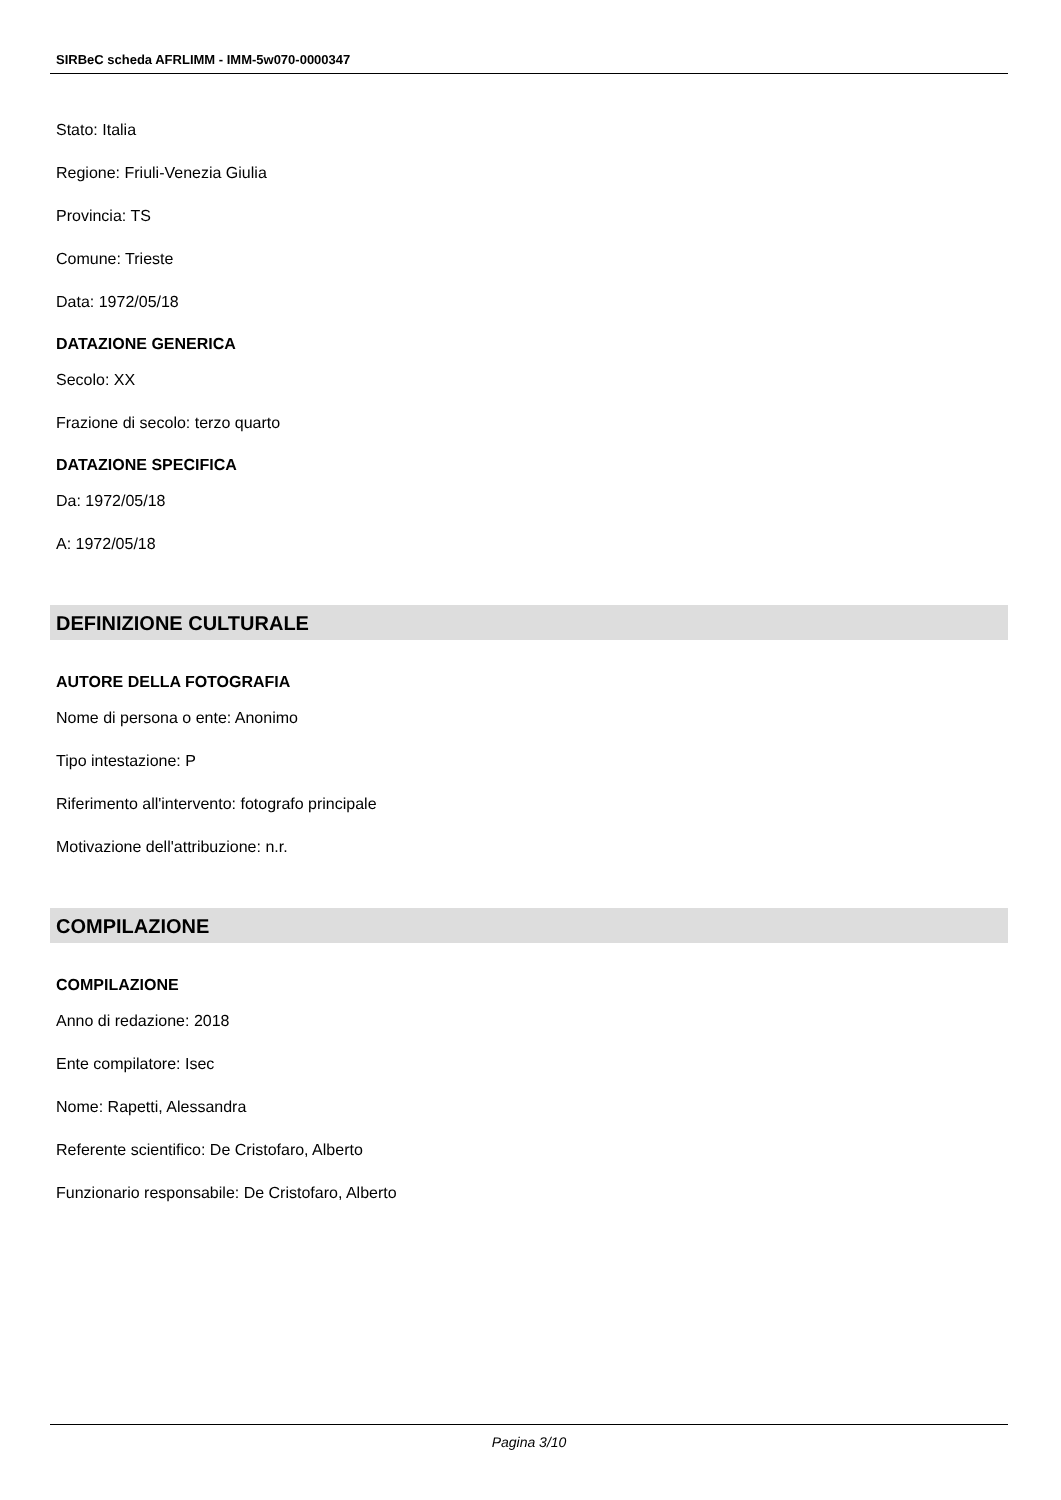SIRBeC scheda AFRLIMM - IMM-5w070-0000347
Stato: Italia
Regione: Friuli-Venezia Giulia
Provincia: TS
Comune: Trieste
Data: 1972/05/18
DATAZIONE GENERICA
Secolo: XX
Frazione di secolo: terzo quarto
DATAZIONE SPECIFICA
Da: 1972/05/18
A: 1972/05/18
DEFINIZIONE CULTURALE
AUTORE DELLA FOTOGRAFIA
Nome di persona o ente: Anonimo
Tipo intestazione: P
Riferimento all'intervento: fotografo principale
Motivazione dell'attribuzione: n.r.
COMPILAZIONE
COMPILAZIONE
Anno di redazione: 2018
Ente compilatore: Isec
Nome: Rapetti, Alessandra
Referente scientifico: De Cristofaro, Alberto
Funzionario responsabile: De Cristofaro, Alberto
Pagina 3/10